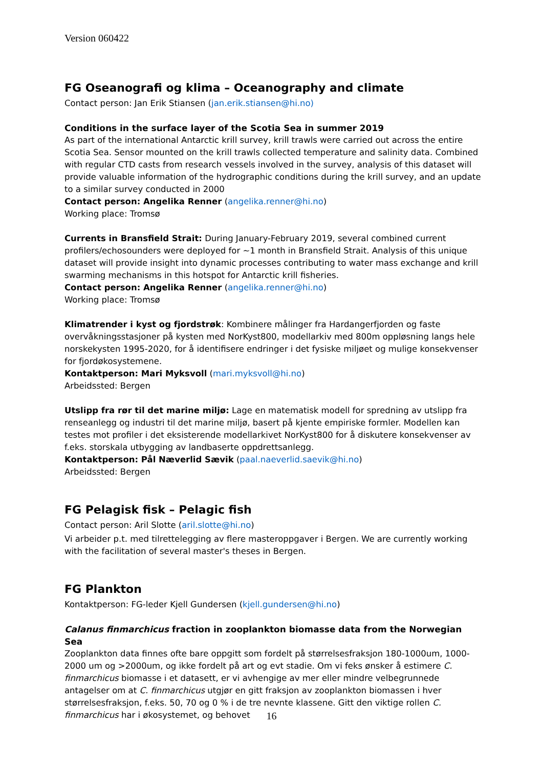Version 060422
FG Oseanografi og klima – Oceanography and climate
Contact person: Jan Erik Stiansen (jan.erik.stiansen@hi.no)
Conditions in the surface layer of the Scotia Sea in summer 2019
As part of the international Antarctic krill survey, krill trawls were carried out across the entire Scotia Sea. Sensor mounted on the krill trawls collected temperature and salinity data. Combined with regular CTD casts from research vessels involved in the survey, analysis of this dataset will provide valuable information of the hydrographic conditions during the krill survey, and an update to a similar survey conducted in 2000
Contact person: Angelika Renner (angelika.renner@hi.no)
Working place: Tromsø
Currents in Bransfield Strait: During January-February 2019, several combined current profilers/echosounders were deployed for ~1 month in Bransfield Strait. Analysis of this unique dataset will provide insight into dynamic processes contributing to water mass exchange and krill swarming mechanisms in this hotspot for Antarctic krill fisheries.
Contact person: Angelika Renner (angelika.renner@hi.no)
Working place: Tromsø
Klimatrender i kyst og fjordstrøk: Kombinere målinger fra Hardangerfjorden og faste overvåkningsstasjoner på kysten med NorKyst800, modellarkiv med 800m oppløsning langs hele norskekysten 1995-2020, for å identifisere endringer i det fysiske miljøet og mulige konsekvenser for fjordøkosystemene.
Kontaktperson: Mari Myksvoll (mari.myksvoll@hi.no)
Arbeidssted: Bergen
Utslipp fra rør til det marine miljø: Lage en matematisk modell for spredning av utslipp fra renseanlegg og industri til det marine miljø, basert på kjente empiriske formler. Modellen kan testes mot profiler i det eksisterende modellarkivet NorKyst800 for å diskutere konsekvenser av f.eks. storskala utbygging av landbaserte oppdrettsanlegg.
Kontaktperson: Pål Næverlid Sævik (paal.naeverlid.saevik@hi.no)
Arbeidssted: Bergen
FG Pelagisk fisk – Pelagic fish
Contact person: Aril Slotte (aril.slotte@hi.no)
Vi arbeider p.t. med tilrettelegging av flere masteroppgaver i Bergen. We are currently working with the facilitation of several master's theses in Bergen.
FG Plankton
Kontaktperson: FG-leder Kjell Gundersen (kjell.gundersen@hi.no)
Calanus finmarchicus fraction in zooplankton biomasse data from the Norwegian Sea
Zooplankton data finnes ofte bare oppgitt som fordelt på størrelsesfraksjon 180-1000um, 1000-2000 um og >2000um, og ikke fordelt på art og evt stadie. Om vi feks ønsker å estimere C. finmarchicus biomasse i et datasett, er vi avhengige av mer eller mindre velbegrunnede antagelser om at C. finmarchicus utgjør en gitt fraksjon av zooplankton biomassen i hver størrelsesfraksjon, f.eks. 50, 70 og 0 % i de tre nevnte klassene. Gitt den viktige rollen C. finmarchicus har i økosystemet, og behovet
16